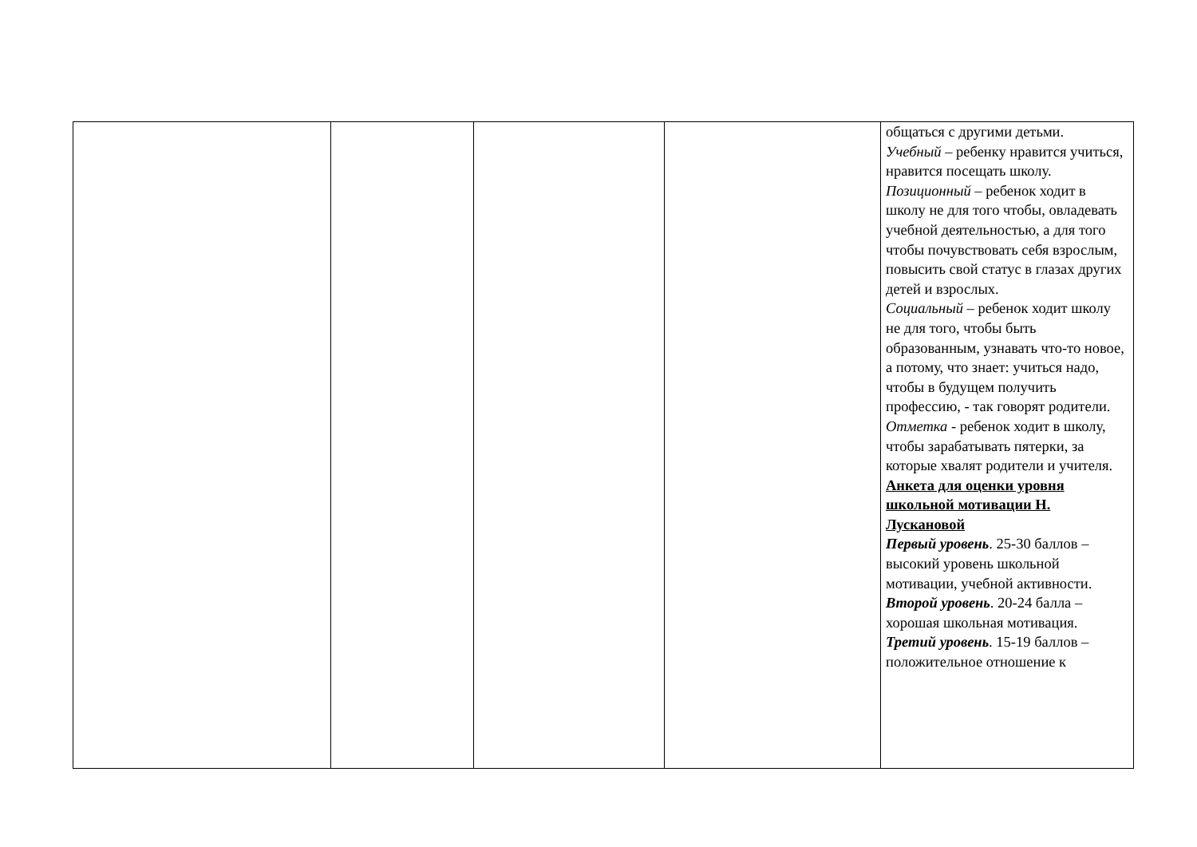| | | | | общаться с другими детьми. Учебный – ребенку нравится учиться, нравится посещать школу. Позиционный – ребенок ходит в школу не для того чтобы, овладевать учебной деятельностью, а для того чтобы почувствовать себя взрослым, повысить свой статус в глазах других детей и взрослых. Социальный – ребенок ходит школу не для того, чтобы быть образованным, узнавать что-то новое, а потому, что знает: учиться надо, чтобы в будущем получить профессию, - так говорят родители. Отметка - ребенок ходит в школу, чтобы зарабатывать пятерки, за которые хвалят родители и учителя. Анкета для оценки уровня школьной мотивации Н. Лускановой Первый уровень . 25-30 баллов – высокий уровень школьной мотивации, учебной активности. Второй уровень . 20-24 балла – хорошая школьная мотивация. Третий уровень . 15-19 баллов – положительное отношение к |